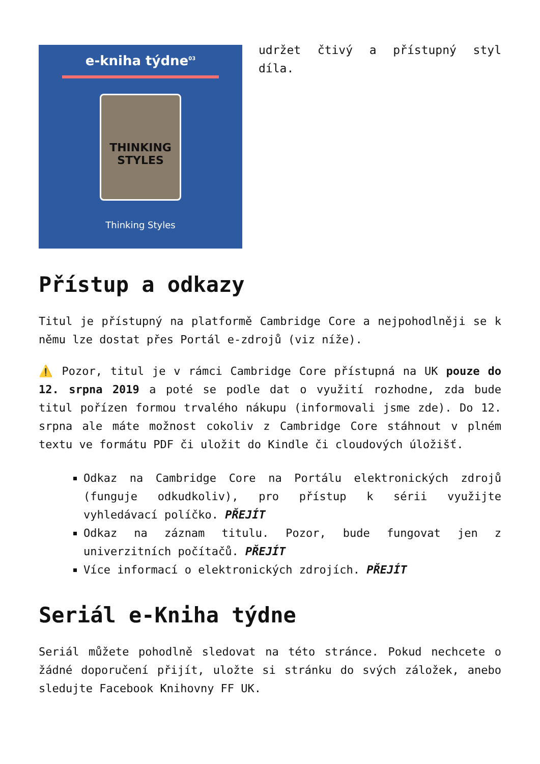e-kniha týdne<sup>03</sup>
THINKING
STYLES
Thinking Styles
udržet čtivý a přístupný styl díla.
Přístup a odkazy
Titul je přístupný na platformě Cambridge Core a nejpohodlněji se k němu lze dostat přes Portál e-zdrojů (viz níže).
⚠️ Pozor, titul je v rámci Cambridge Core přístupná na UK pouze do 12. srpna 2019 a poté se podle dat o využití rozhodne, zda bude titul pořízen formou trvalého nákupu (informovali jsme zde). Do 12. srpna ale máte možnost cokoliv z Cambridge Core stáhnout v plném textu ve formátu PDF či uložit do Kindle či cloudových úložišť.
Odkaz na Cambridge Core na Portálu elektronických zdrojů (funguje odkudkoliv), pro přístup k sérii využijte vyhledávací políčko. PŘEJÍT
Odkaz na záznam titulu. Pozor, bude fungovat jen z univerzitních počítačů. PŘEJÍT
Více informací o elektronických zdrojích. PŘEJÍT
Seriál e-Kniha týdne
Seriál můžete pohodlně sledovat na této stránce. Pokud nechcete o žádné doporučení přijít, uložte si stránku do svých záložek, anebo sledujte Facebook Knihovny FF UK.